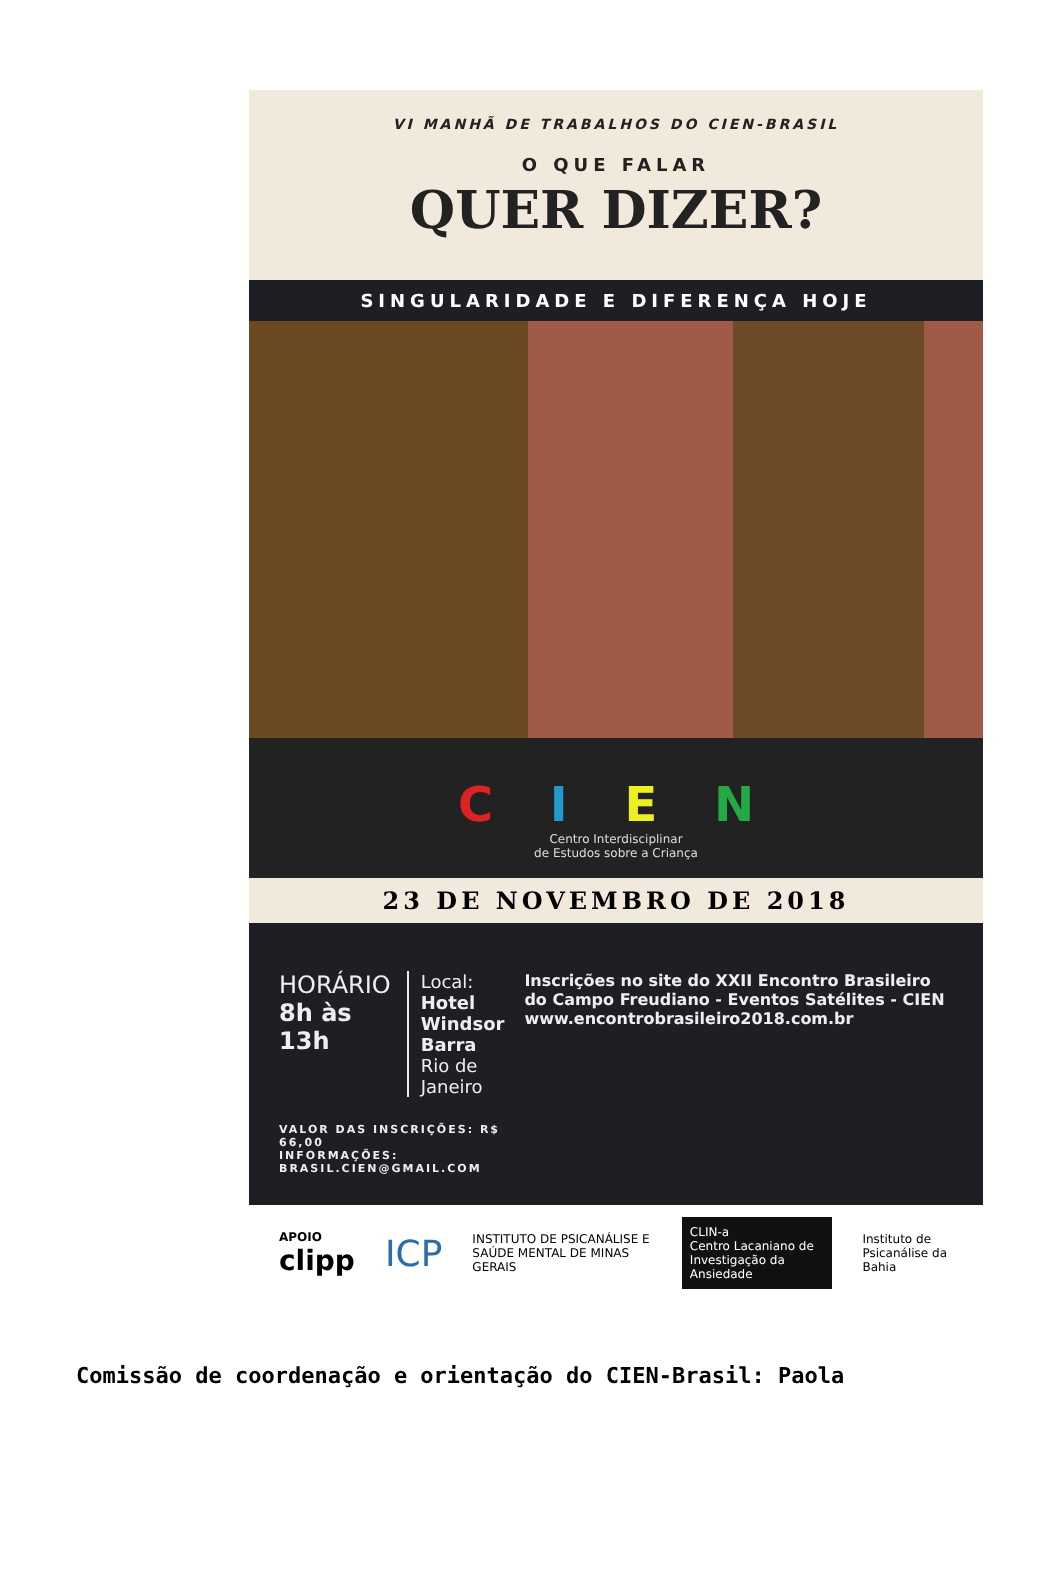VI MANHÃ DE TRABALHOS DO CIEN-BRASIL
O QUE FALAR
QUER DIZER?
SINGULARIDADE E DIFERENÇA HOJE
C I E N
Centro Interdisciplinar
de Estudos sobre a Criança
23 DE NOVEMBRO DE 2018
HORÁRIO
8h às 13h
Local: Hotel Windsor Barra
Rio de Janeiro
VALOR DAS INSCRIÇÕES: R$ 66,00
INFORMAÇÕES: BRASIL.CIEN@GMAIL.COM
Inscrições no site do XXII Encontro Brasileiro do Campo Freudiano - Eventos Satélites - CIEN
www.encontrobrasileiro2018.com.br
APOIO
clipp
ICP
INSTITUTO DE PSICANÁLISE E SAÚDE MENTAL DE MINAS GERAIS
CLIN-a
Centro Lacaniano de Investigação da Ansiedade
Instituto de Psicanálise da Bahia
Comissão de coordenação e orientação do CIEN-Brasil: Paola